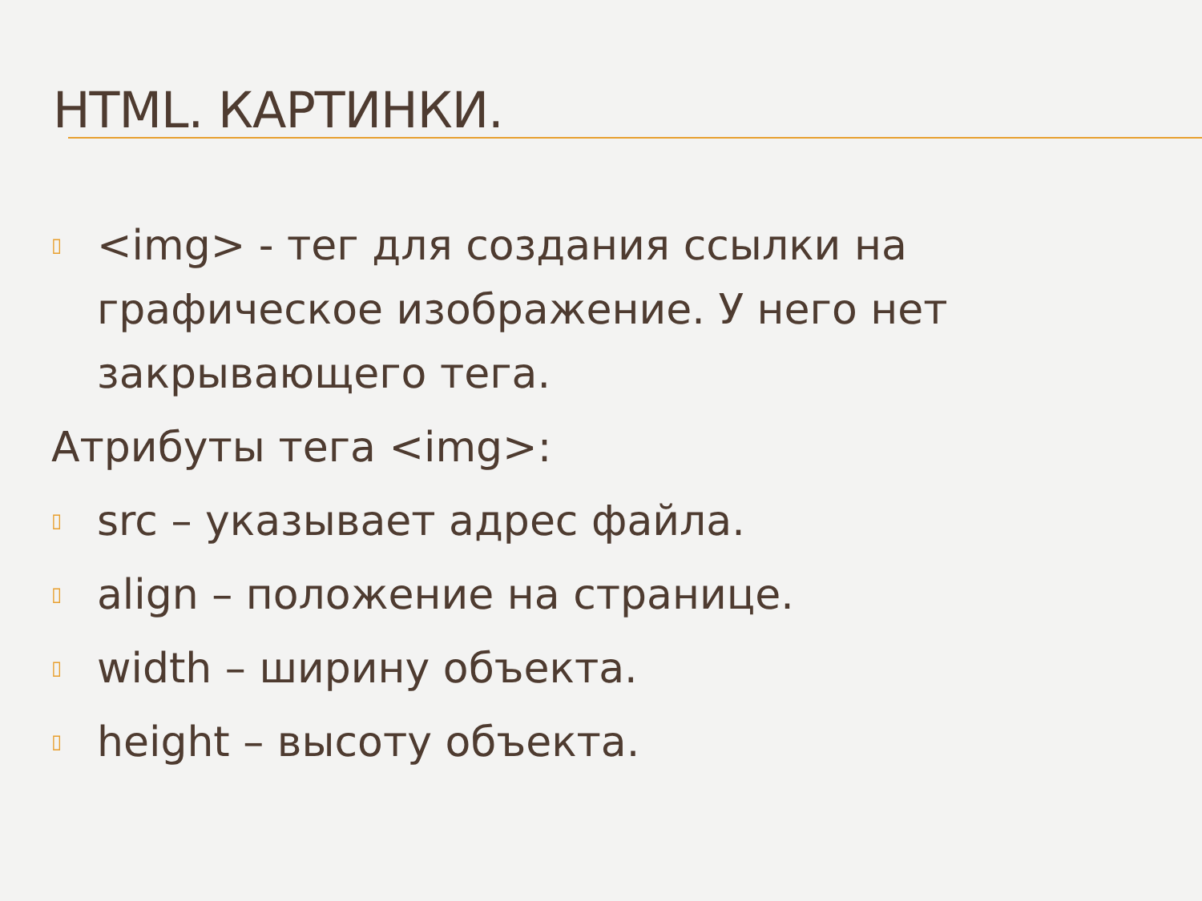HTML. КАРТИНКИ.
▯ <img> - тег для создания ссылки на графическое изображение. У него нет закрывающего тега.
Атрибуты тега <img>:
▯ src – указывает адрес файла.
▯ align – положение на странице.
▯ width – ширину объекта.
▯ height – высоту объекта.